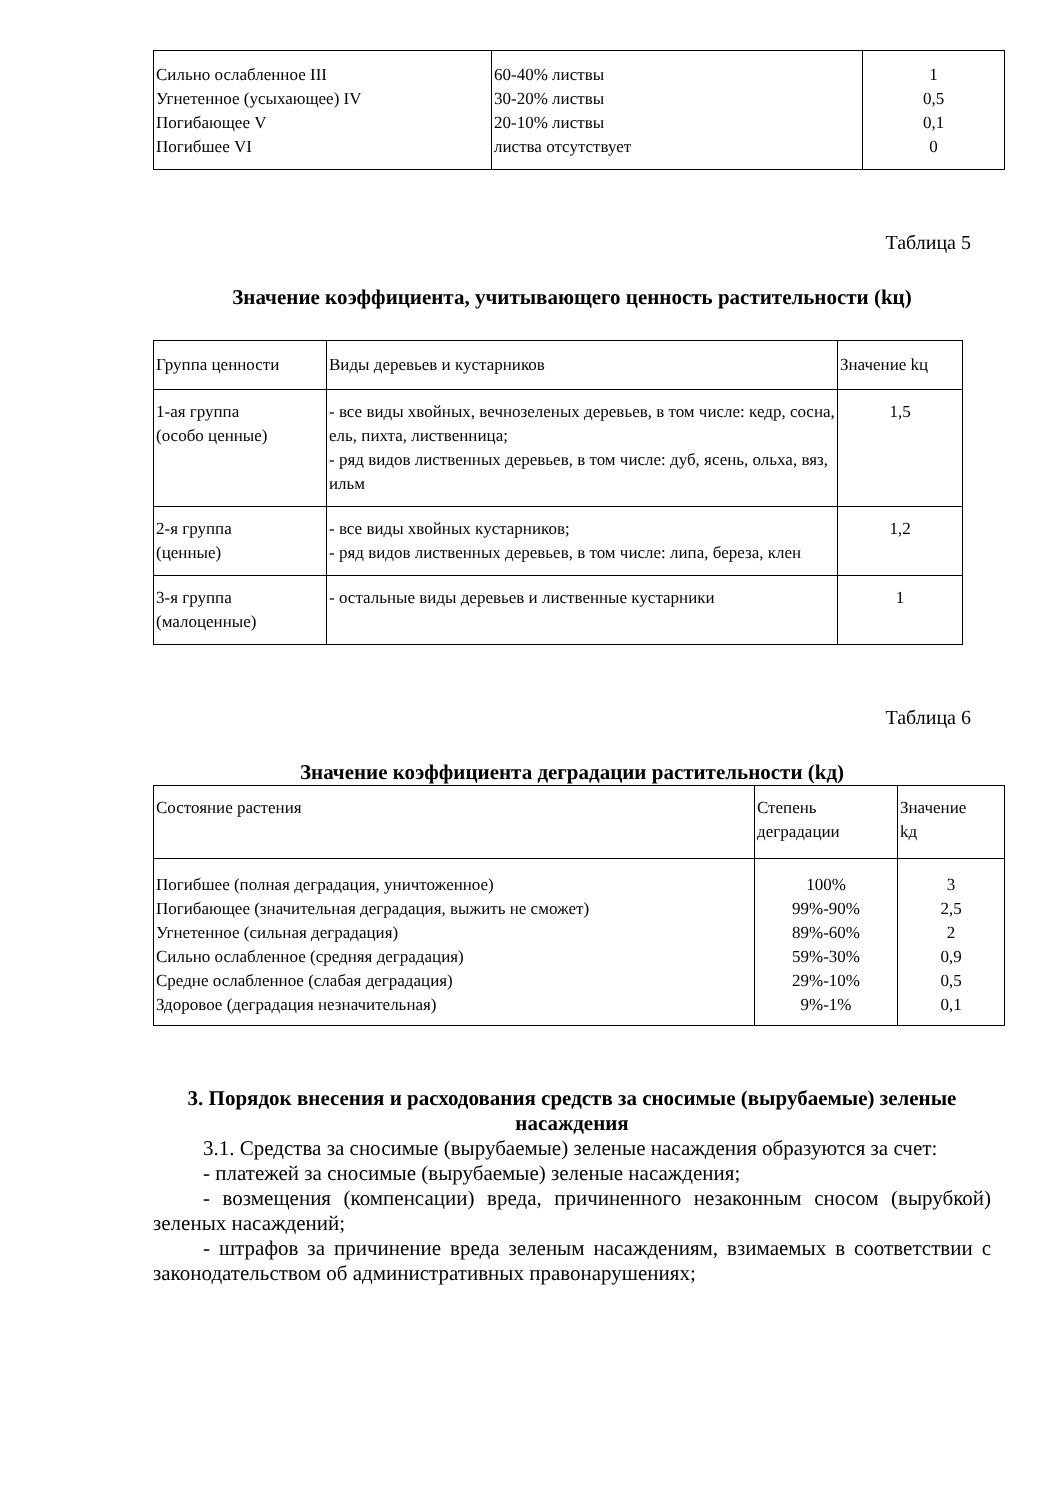| Сильно ослабленное III Угнетенное (усыхающее) IV Погибающее V Погибшее VI | 60-40% листвы 30-20% листвы 20-10% листвы листва отсутствует | 1 0,5 0,1 0 |
Таблица 5
Значение коэффициента, учитывающего ценность растительности (kц)
| Группа ценности | Виды деревьев и кустарников | Значение kц |
| --- | --- | --- |
| 1-ая группа (особо ценные) | - все виды хвойных, вечнозеленых деревьев, в том числе: кедр, сосна, ель, пихта, лиственница; - ряд видов лиственных деревьев, в том числе: дуб, ясень, ольха, вяз, ильм | 1,5 |
| 2-я группа (ценные) | - все виды хвойных кустарников; - ряд видов лиственных деревьев, в том числе: липа, береза, клен | 1,2 |
| 3-я группа (малоценные) | - остальные виды деревьев и лиственные кустарники | 1 |
Таблица 6
Значение коэффициента деградации растительности (kд)
| Состояние растения | Степень деградации | Значение kд |
| --- | --- | --- |
| Погибшее (полная деградация, уничтоженное) Погибающее (значительная деградация, выжить не сможет) Угнетенное (сильная деградация) Сильно ослабленное (средняя деградация) Средне ослабленное (слабая деградация) Здоровое (деградация незначительная) | 100% 99%-90% 89%-60% 59%-30% 29%-10% 9%-1% | 3 2,5 2 0,9 0,5 0,1 |
3. Порядок внесения и расходования средств за сносимые (вырубаемые) зеленые насаждения
3.1. Средства за сносимые (вырубаемые) зеленые насаждения образуются за счет:
- платежей за сносимые (вырубаемые) зеленые насаждения;
- возмещения (компенсации) вреда, причиненного незаконным сносом (вырубкой) зеленых насаждений;
- штрафов за причинение вреда зеленым насаждениям, взимаемых в соответствии с законодательством об административных правонарушениях;